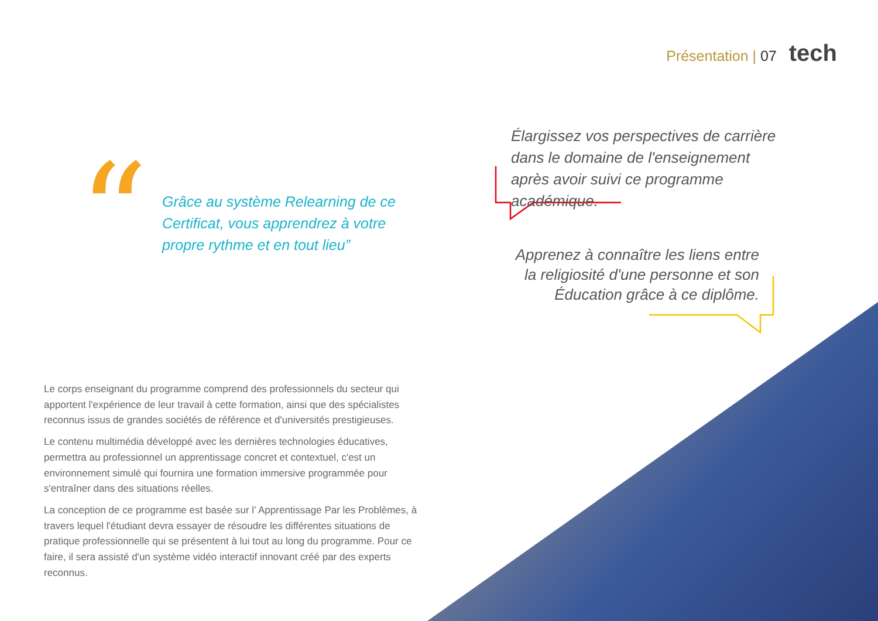Présentation | 07 tech
“
Grâce au système Relearning de ce Certificat, vous apprendrez à votre propre rythme et en tout lieu”
Élargissez vos perspectives de carrière dans le domaine de l'enseignement après avoir suivi ce programme académique.
Apprenez à connaître les liens entre la religiosité d'une personne et son Éducation grâce à ce diplôme.
Le corps enseignant du programme comprend des professionnels du secteur qui apportent l'expérience de leur travail à cette formation, ainsi que des spécialistes reconnus issus de grandes sociétés de référence et d'universités prestigieuses.
Le contenu multimédia développé avec les dernières technologies éducatives, permettra au professionnel un apprentissage concret et contextuel, c'est un environnement simulé qui fournira une formation immersive programmée pour s'entraîner dans des situations réelles.
La conception de ce programme est basée sur l’ Apprentissage Par les Problèmes, à travers lequel l'étudiant devra essayer de résoudre les différentes situations de pratique professionnelle qui se présentent à lui tout au long du programme. Pour ce faire, il sera assisté d'un système vidéo interactif innovant créé par des experts reconnus.